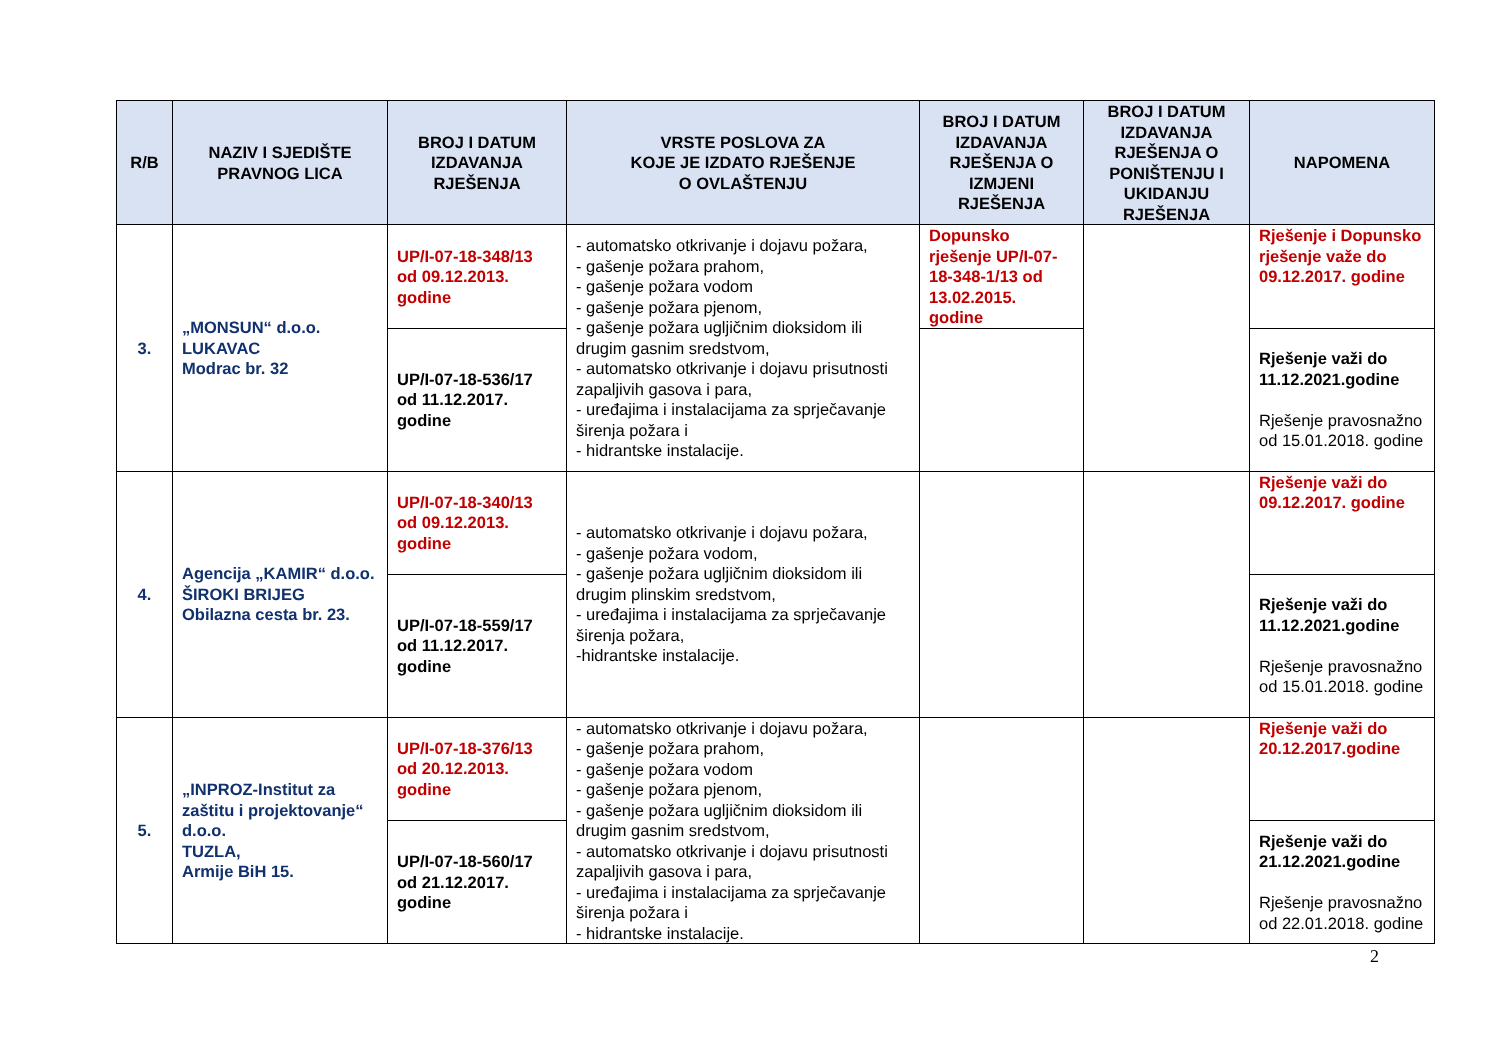| R/B | NAZIV I SJEDIŠTE PRAVNOG LICA | BROJ I DATUM IZDAVANJA RJEŠENJA | VRSTE POSLOVA ZA KOJE JE IZDATO RJEŠENJE O OVLAŠTENJU | BROJ I DATUM IZDAVANJA RJEŠENJA O IZMJENI RJEŠENJA | BROJ I DATUM IZDAVANJA RJEŠENJA O PONIŠTENJU I UKIDANJU RJEŠENJA | NAPOMENA |
| --- | --- | --- | --- | --- | --- | --- |
| 3. | „MONSUN“ d.o.o. LUKAVAC Modrac br. 32 | UP/I-07-18-348/13 od 09.12.2013. godine | - automatsko otkrivanje i dojavu požara, - gašenje požara prahom, - gašenje požara vodom - gašenje požara pjenom, - gašenje požara ugljičnim dioksidom ili drugim gasnim sredstvom, - automatsko otkrivanje i dojavu prisutnosti zapaljivih gasova i para, - uređajima i instalacijama za sprječavanje širenja požara i - hidrantske instalacije. | Dopunsko rješenje UP/I-07-18-348-1/13 od 13.02.2015. godine | | Rješenje i Dopunsko rješenje važe do 09.12.2017. godine |
| | | UP/I-07-18-536/17 od 11.12.2017. godine | | | | Rješenje važi do 11.12.2021.godine Rješenje pravosnažno od 15.01.2018. godine |
| 4. | Agencija „KAMIR“ d.o.o. ŠIROKI BRIJEG Obilazna cesta br. 23. | UP/I-07-18-340/13 od 09.12.2013. godine | - automatsko otkrivanje i dojavu požara, - gašenje požara vodom, - gašenje požara ugljičnim dioksidom ili drugim plinskim sredstvom, - uređajima i instalacijama za sprječavanje širenja požara, -hidrantske instalacije. | | | Rješenje važi do 09.12.2017. godine |
| | | UP/I-07-18-559/17 od 11.12.2017. godine | | | | Rješenje važi do 11.12.2021.godine Rješenje pravosnažno od 15.01.2018. godine |
| 5. | „INPROZ-Institut za zaštitu i projektovanje“ d.o.o. TUZLA, Armije BiH 15. | UP/I-07-18-376/13 od 20.12.2013. godine | - automatsko otkrivanje i dojavu požara, - gašenje požara prahom, - gašenje požara vodom - gašenje požara pjenom, - gašenje požara ugljičnim dioksidom ili drugim gasnim sredstvom, - automatsko otkrivanje i dojavu prisutnosti zapaljivih gasova i para, - uređajima i instalacijama za sprječavanje širenja požara i - hidrantske instalacije. | | | Rješenje važi do 20.12.2017.godine |
| | | UP/I-07-18-560/17 od 21.12.2017. godine | | | | Rješenje važi do 21.12.2021.godine Rješenje pravosnažno od 22.01.2018. godine |
2